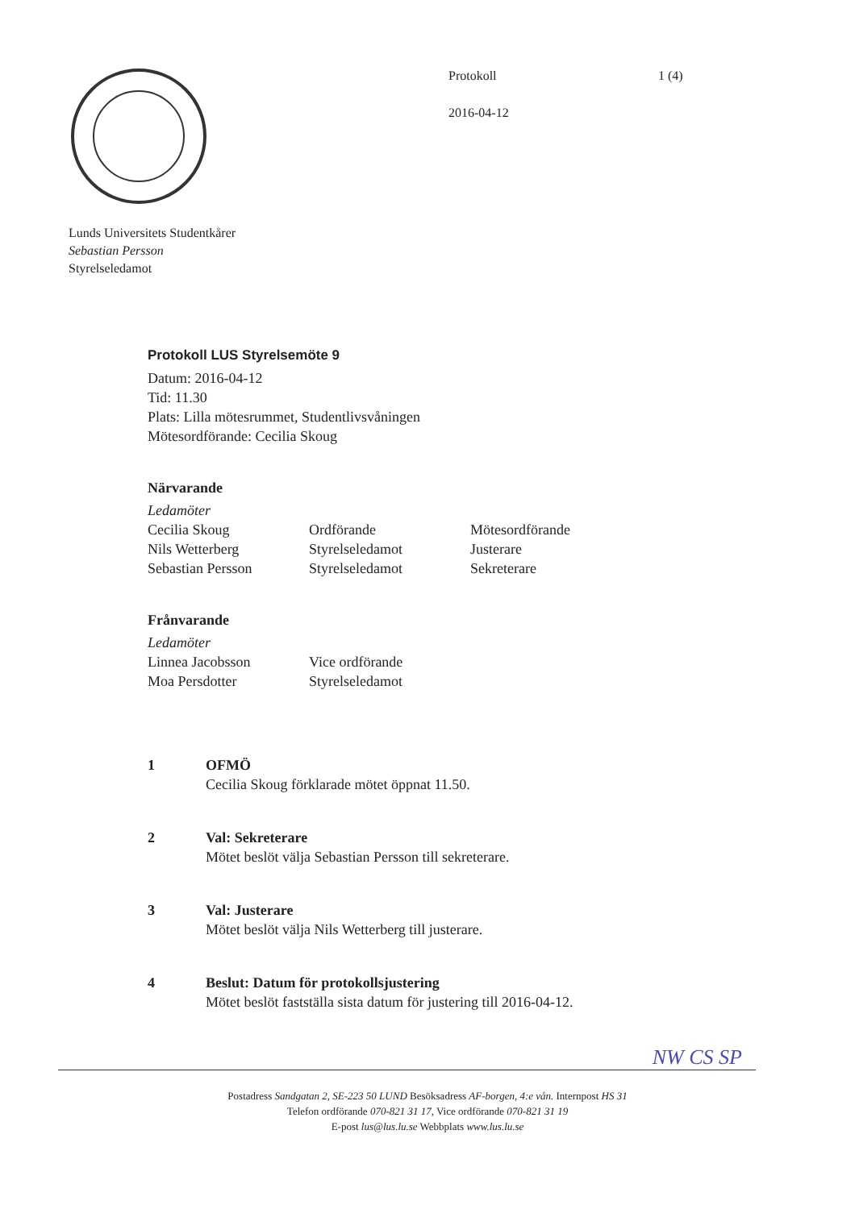Protokoll
2016-04-12
1 (4)
Lunds Universitets Studentkårer
Sebastian Persson
Styrelseledamot
Protokoll LUS Styrelsemöte 9
Datum: 2016-04-12
Tid: 11.30
Plats: Lilla mötesrummet, Studentlivsvåningen
Mötesordförande: Cecilia Skoug
Närvarande
Ledamöter
| Cecilia Skoug | Ordförande | Mötesordförande |
| Nils Wetterberg | Styrelseledamot | Justerare |
| Sebastian Persson | Styrelseledamot | Sekreterare |
Frånvarande
Ledamöter
| Linnea Jacobsson | Vice ordförande |
| Moa Persdotter | Styrelseledamot |
1 OFMÖ
Cecilia Skoug förklarade mötet öppnat 11.50.
2 Val: Sekreterare
Mötet beslöt välja Sebastian Persson till sekreterare.
3 Val: Justerare
Mötet beslöt välja Nils Wetterberg till justerare.
4 Beslut: Datum för protokollsjustering
Mötet beslöt fastställa sista datum för justering till 2016-04-12.
NW CS SP
Postadress Sandgatan 2, SE-223 50 LUND Besöksadress AF-borgen, 4:e vån. Internpost HS 31
Telefon ordförande 070-821 31 17, Vice ordförande 070-821 31 19
E-post lus@lus.lu.se Webbplats www.lus.lu.se